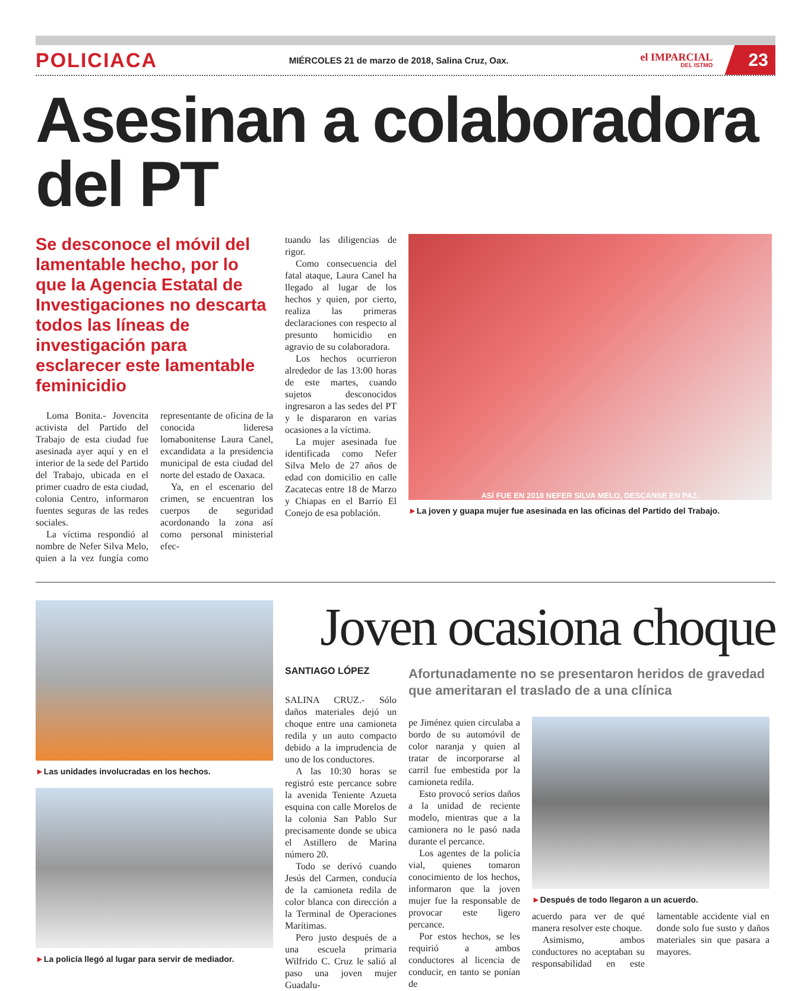POLICIACA MIÉRCOLES 21 de marzo de 2018, Salina Cruz, Oax. el IMPARCIAL
DEL ISTMO 23
Asesinan a colaboradora del PT
Se desconoce el móvil del lamentable hecho, por lo que la Agencia Estatal de Investigaciones no descarta todos las líneas de investigación para esclarecer este lamentable feminicidio
Loma Bonita.- Jovencita activista del Partido del Trabajo de esta ciudad fue asesinada ayer aquí y en el interior de la sede del Partido del Trabajo, ubicada en el primer cuadro de esta ciudad, colonia Centro, informaron fuentes seguras de las redes sociales.
La víctima respondió al nombre de Nefer Silva Melo, quien a la vez fungía como representante de oficina de la conocida lideresa lomabonitense Laura Canel, excandidata a la presidencia municipal de esta ciudad del norte del estado de Oaxaca.
Ya, en el escenario del crimen, se encuentran los cuerpos de seguridad acordonando la zona así como personal ministerial efec-
tuando las diligencias de rigor.
Como consecuencia del fatal ataque, Laura Canel ha llegado al lugar de los hechos y quien, por cierto, realiza las primeras declaraciones con respecto al presunto homicidio en agravio de su colaboradora.
Los hechos ocurrieron alrededor de las 13:00 horas de este martes, cuando sujetos desconocidos ingresaron a las sedes del PT y le dispararon en varias ocasiones a la víctima.
La mujer asesinada fue identificada como Nefer Silva Melo de 27 años de edad con domicilio en calle Zacatecas entre 18 de Marzo y Chiapas en el Barrio El Conejo de esa población.
ASÍ FUE EN 2018 NEFER SILVA MELO, DESCANSE EN PAZ.
►La joven y guapa mujer fue asesinada en las oficinas del Partido del Trabajo.
►Las unidades involucradas en los hechos.
►La policía llegó al lugar para servir de mediador.
Joven ocasiona choque
SANTIAGO LÓPEZ
SALINA CRUZ.- Sólo daños materiales dejó un choque entre una camioneta redila y un auto compacto debido a la imprudencia de uno de los conductores.
A las 10:30 horas se registró este percance sobre la avenida Teniente Azueta esquina con calle Morelos de la colonia San Pablo Sur precisamente donde se ubica el Astillero de Marina número 20.
Todo se derivó cuando Jesús del Carmen, conducía de la camioneta redila de color blanca con dirección a la Terminal de Operaciones Marítimas.
Pero justo después de a una escuela primaria Wilfrido C. Cruz le salió al paso una joven mujer Guadalu-
Afortunadamente no se presentaron heridos de gravedad que ameritaran el traslado de a una clínica
pe Jiménez quien circulaba a bordo de su automóvil de color naranja y quien al tratar de incorporarse al carril fue embestida por la camioneta redila.
Esto provocó serios daños a la unidad de reciente modelo, mientras que a la camionera no le pasó nada durante el percance.
Los agentes de la policía vial, quienes tomaron conocimiento de los hechos, informaron que la joven mujer fue la responsable de provocar este ligero percance.
Por estos hechos, se les requirió a ambos conductores al licencia de conducir, en tanto se ponían de
►Después de todo llegaron a un acuerdo.
acuerdo para ver de qué manera resolver este choque.
Asimismo, ambos conductores no aceptaban su responsabilidad en este lamentable accidente vial en donde solo fue susto y daños materiales sin que pasara a mayores.